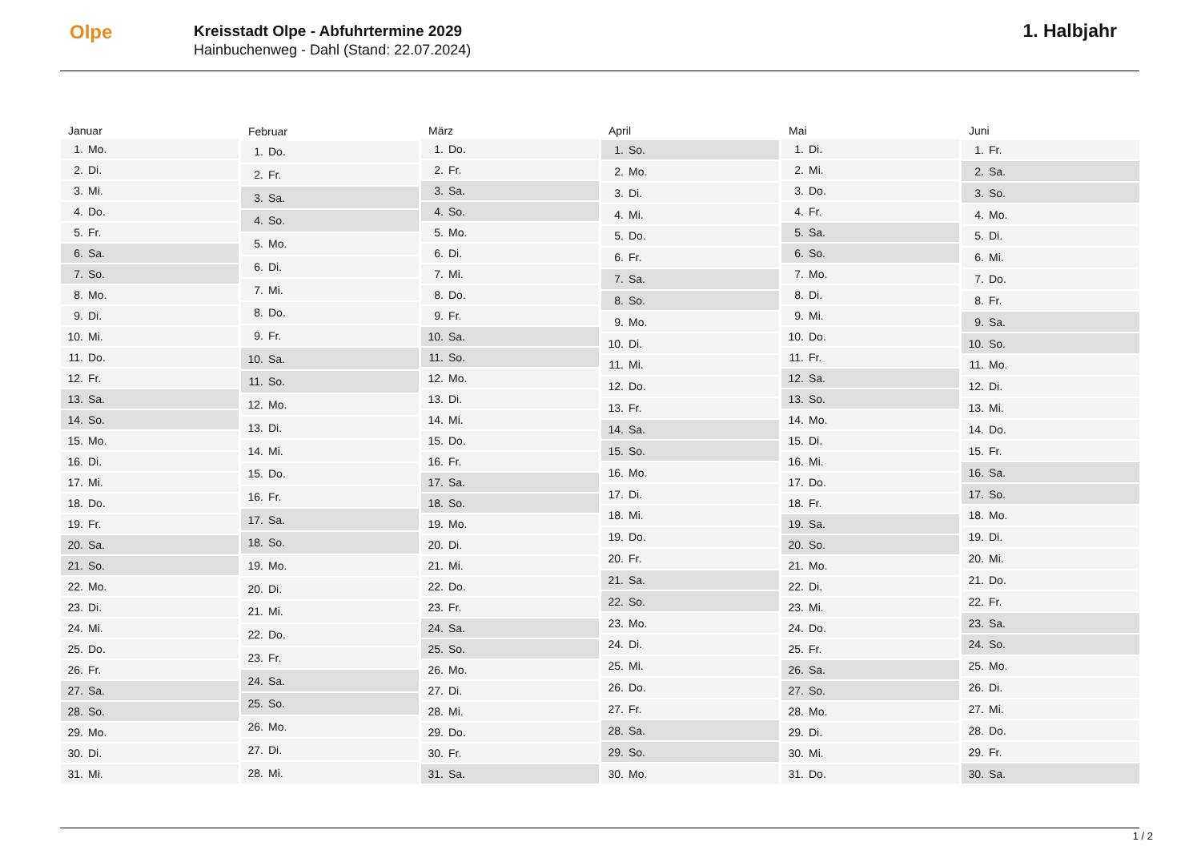Olpe
Kreisstadt Olpe - Abfuhrtermine 2029
Hainbuchenweg - Dahl (Stand: 22.07.2024)
1. Halbjahr
| Januar | |
| --- | --- |
| 1. | Mo. |
| 2. | Di. |
| 3. | Mi. |
| 4. | Do. |
| 5. | Fr. |
| 6. | Sa. |
| 7. | So. |
| 8. | Mo. |
| 9. | Di. |
| 10. | Mi. |
| 11. | Do. |
| 12. | Fr. |
| 13. | Sa. |
| 14. | So. |
| 15. | Mo. |
| 16. | Di. |
| 17. | Mi. |
| 18. | Do. |
| 19. | Fr. |
| 20. | Sa. |
| 21. | So. |
| 22. | Mo. |
| 23. | Di. |
| 24. | Mi. |
| 25. | Do. |
| 26. | Fr. |
| 27. | Sa. |
| 28. | So. |
| 29. | Mo. |
| 30. | Di. |
| 31. | Mi. |
| Februar | |
| --- | --- |
| 1. | Do. |
| 2. | Fr. |
| 3. | Sa. |
| 4. | So. |
| 5. | Mo. |
| 6. | Di. |
| 7. | Mi. |
| 8. | Do. |
| 9. | Fr. |
| 10. | Sa. |
| 11. | So. |
| 12. | Mo. |
| 13. | Di. |
| 14. | Mi. |
| 15. | Do. |
| 16. | Fr. |
| 17. | Sa. |
| 18. | So. |
| 19. | Mo. |
| 20. | Di. |
| 21. | Mi. |
| 22. | Do. |
| 23. | Fr. |
| 24. | Sa. |
| 25. | So. |
| 26. | Mo. |
| 27. | Di. |
| 28. | Mi. |
| März | |
| --- | --- |
| 1. | Do. |
| 2. | Fr. |
| 3. | Sa. |
| 4. | So. |
| 5. | Mo. |
| 6. | Di. |
| 7. | Mi. |
| 8. | Do. |
| 9. | Fr. |
| 10. | Sa. |
| 11. | So. |
| 12. | Mo. |
| 13. | Di. |
| 14. | Mi. |
| 15. | Do. |
| 16. | Fr. |
| 17. | Sa. |
| 18. | So. |
| 19. | Mo. |
| 20. | Di. |
| 21. | Mi. |
| 22. | Do. |
| 23. | Fr. |
| 24. | Sa. |
| 25. | So. |
| 26. | Mo. |
| 27. | Di. |
| 28. | Mi. |
| 29. | Do. |
| 30. | Fr. |
| 31. | Sa. |
| April | |
| --- | --- |
| 1. | So. |
| 2. | Mo. |
| 3. | Di. |
| 4. | Mi. |
| 5. | Do. |
| 6. | Fr. |
| 7. | Sa. |
| 8. | So. |
| 9. | Mo. |
| 10. | Di. |
| 11. | Mi. |
| 12. | Do. |
| 13. | Fr. |
| 14. | Sa. |
| 15. | So. |
| 16. | Mo. |
| 17. | Di. |
| 18. | Mi. |
| 19. | Do. |
| 20. | Fr. |
| 21. | Sa. |
| 22. | So. |
| 23. | Mo. |
| 24. | Di. |
| 25. | Mi. |
| 26. | Do. |
| 27. | Fr. |
| 28. | Sa. |
| 29. | So. |
| 30. | Mo. |
| Mai | |
| --- | --- |
| 1. | Di. |
| 2. | Mi. |
| 3. | Do. |
| 4. | Fr. |
| 5. | Sa. |
| 6. | So. |
| 7. | Mo. |
| 8. | Di. |
| 9. | Mi. |
| 10. | Do. |
| 11. | Fr. |
| 12. | Sa. |
| 13. | So. |
| 14. | Mo. |
| 15. | Di. |
| 16. | Mi. |
| 17. | Do. |
| 18. | Fr. |
| 19. | Sa. |
| 20. | So. |
| 21. | Mo. |
| 22. | Di. |
| 23. | Mi. |
| 24. | Do. |
| 25. | Fr. |
| 26. | Sa. |
| 27. | So. |
| 28. | Mo. |
| 29. | Di. |
| 30. | Mi. |
| 31. | Do. |
| Juni | |
| --- | --- |
| 1. | Fr. |
| 2. | Sa. |
| 3. | So. |
| 4. | Mo. |
| 5. | Di. |
| 6. | Mi. |
| 7. | Do. |
| 8. | Fr. |
| 9. | Sa. |
| 10. | So. |
| 11. | Mo. |
| 12. | Di. |
| 13. | Mi. |
| 14. | Do. |
| 15. | Fr. |
| 16. | Sa. |
| 17. | So. |
| 18. | Mo. |
| 19. | Di. |
| 20. | Mi. |
| 21. | Do. |
| 22. | Fr. |
| 23. | Sa. |
| 24. | So. |
| 25. | Mo. |
| 26. | Di. |
| 27. | Mi. |
| 28. | Do. |
| 29. | Fr. |
| 30. | Sa. |
1 / 2